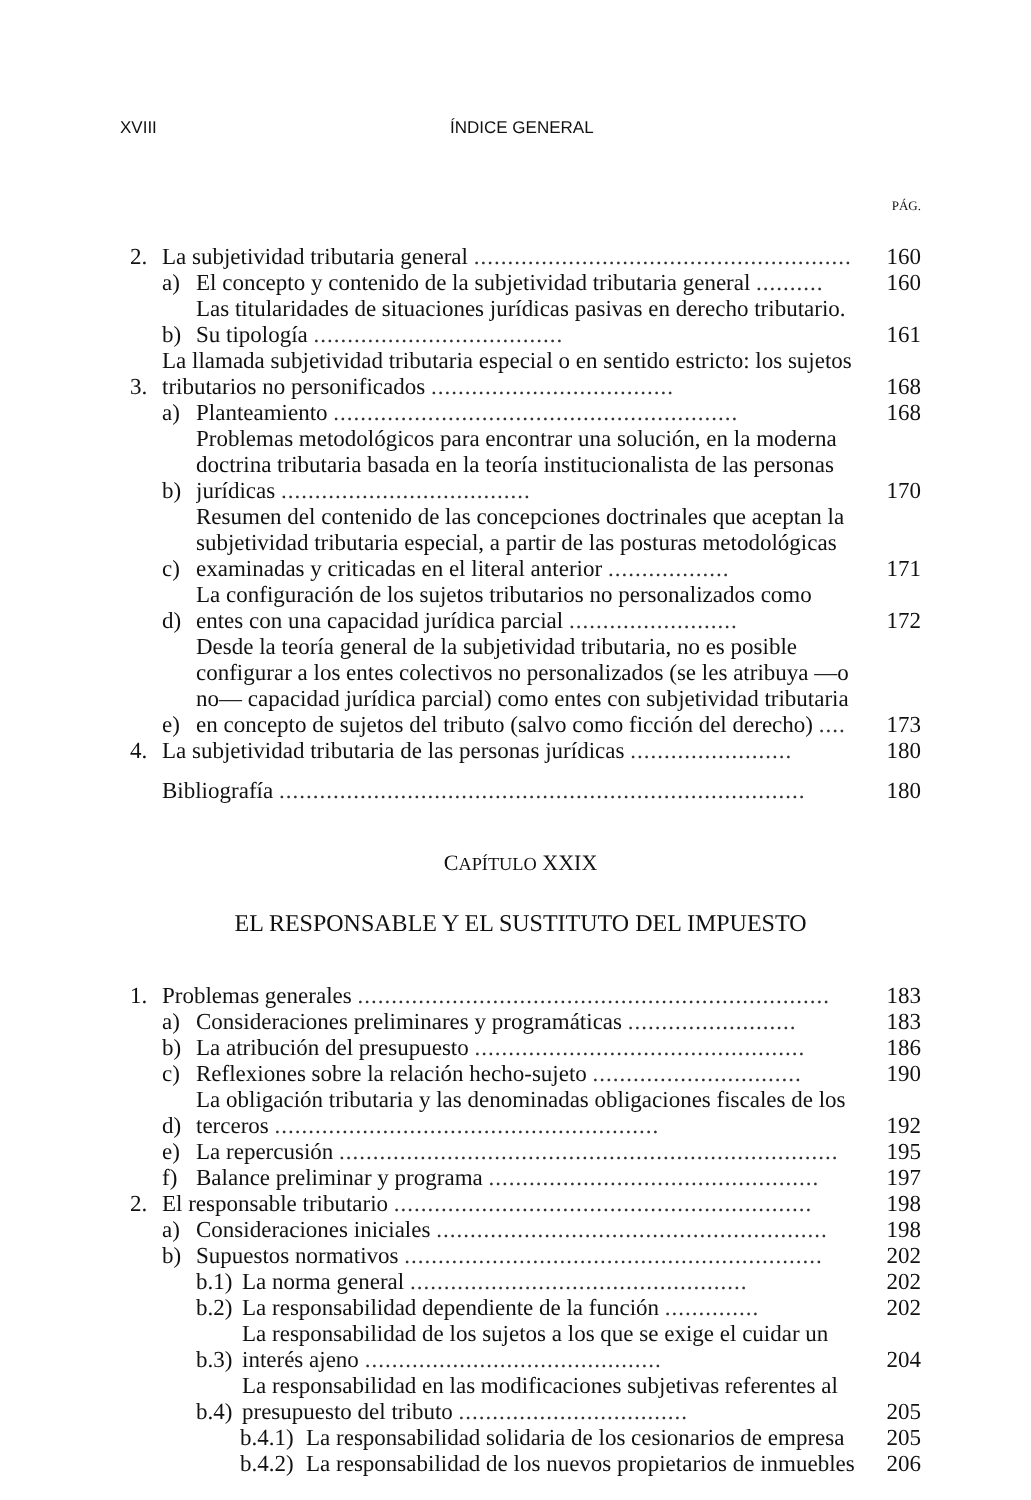XVIII ÍNDICE GENERAL
PÁG.
2. La subjetividad tributaria general ........................................................ 160
a) El concepto y contenido de la subjetividad tributaria general .......... 160
b) Las titularidades de situaciones jurídicas pasivas en derecho tributario. Su tipología ..................................... 161
3. La llamada subjetividad tributaria especial o en sentido estricto: los sujetos tributarios no personificados .................................... 168
a) Planteamiento ............................................................ 168
b) Problemas metodológicos para encontrar una solución, en la moderna doctrina tributaria basada en la teoría institucionalista de las personas jurídicas ..................................... 170
c) Resumen del contenido de las concepciones doctrinales que aceptan la subjetividad tributaria especial, a partir de las posturas metodológicas examinadas y criticadas en el literal anterior .................. 171
d) La configuración de los sujetos tributarios no personalizados como entes con una capacidad jurídica parcial ......................... 172
e) Desde la teoría general de la subjetividad tributaria, no es posible configurar a los entes colectivos no personalizados (se les atribuya —o no— capacidad jurídica parcial) como entes con subjetividad tributaria en concepto de sujetos del tributo (salvo como ficción del derecho) .... 173
4. La subjetividad tributaria de las personas jurídicas ........................ 180
Bibliografía .............................................................................. 180
CAPÍTULO XXIX
EL RESPONSABLE Y EL SUSTITUTO DEL IMPUESTO
1. Problemas generales ...................................................................... 183
a) Consideraciones preliminares y programáticas ......................... 183
b) La atribución del presupuesto ................................................. 186
c) Reflexiones sobre la relación hecho-sujeto ............................... 190
d) La obligación tributaria y las denominadas obligaciones fiscales de los terceros ......................................................... 192
e) La repercusión .......................................................................... 195
f) Balance preliminar y programa ................................................. 197
2. El responsable tributario .............................................................. 198
a) Consideraciones iniciales .......................................................... 198
b) Supuestos normativos .............................................................. 202
b.1) La norma general .................................................. 202
b.2) La responsabilidad dependiente de la función .............. 202
b.3) La responsabilidad de los sujetos a los que se exige el cuidar un interés ajeno ............................................ 204
b.4) La responsabilidad en las modificaciones subjetivas referentes al presupuesto del tributo .................................. 205
b.4.1) La responsabilidad solidaria de los cesionarios de empresa 205
b.4.2) La responsabilidad de los nuevos propietarios de inmuebles 206